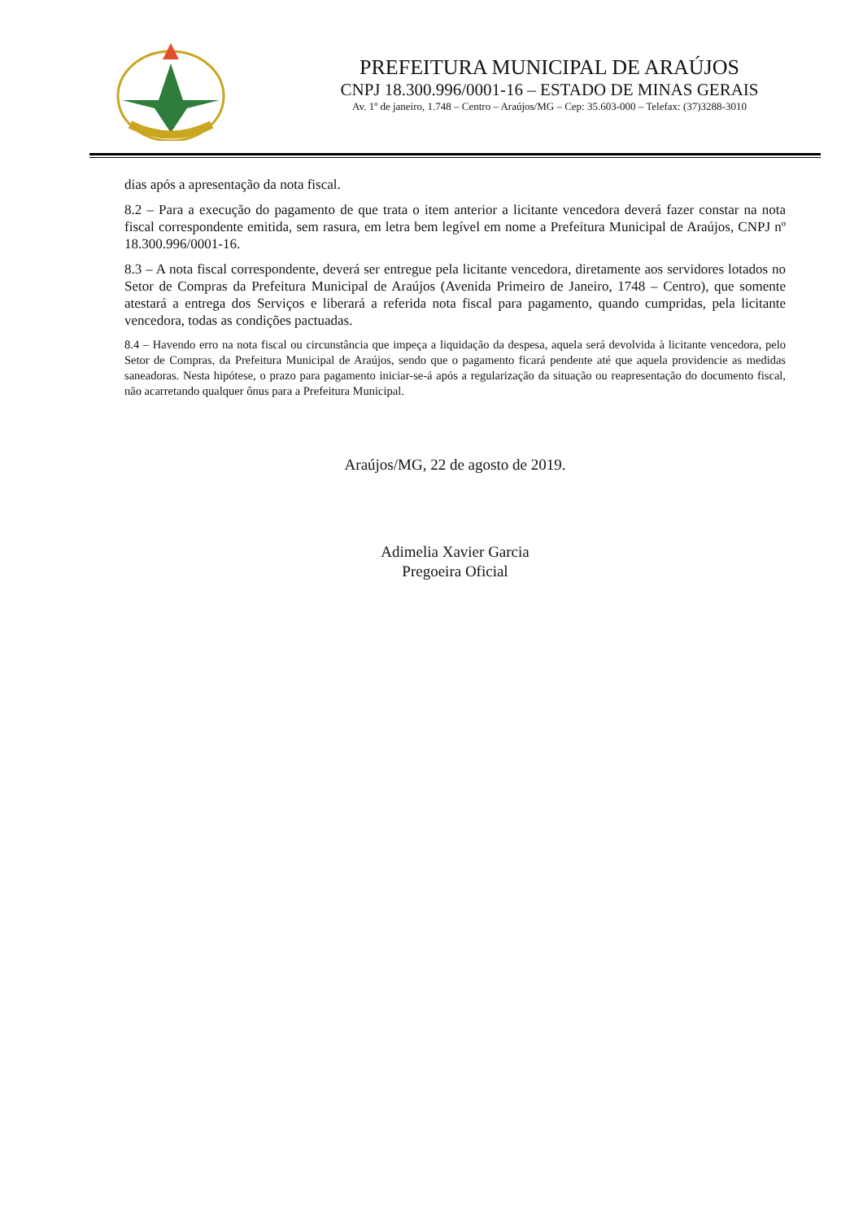PREFEITURA MUNICIPAL DE ARAÚJOS
CNPJ 18.300.996/0001-16 – ESTADO DE MINAS GERAIS
Av. 1º de janeiro, 1.748 – Centro – Araújos/MG – Cep: 35.603-000 – Telefax: (37)3288-3010
dias após a apresentação da nota fiscal.
8.2 – Para a execução do pagamento de que trata o item anterior a licitante vencedora deverá fazer constar na nota fiscal correspondente emitida, sem rasura, em letra bem legível em nome a Prefeitura Municipal de Araújos, CNPJ nº 18.300.996/0001-16.
8.3 – A nota fiscal correspondente, deverá ser entregue pela licitante vencedora, diretamente aos servidores lotados no Setor de Compras da Prefeitura Municipal de Araújos (Avenida Primeiro de Janeiro, 1748 – Centro), que somente atestará a entrega dos Serviços e liberará a referida nota fiscal para pagamento, quando cumpridas, pela licitante vencedora, todas as condições pactuadas.
8.4 – Havendo erro na nota fiscal ou circunstância que impeça a liquidação da despesa, aquela será devolvida à licitante vencedora, pelo Setor de Compras, da Prefeitura Municipal de Araújos, sendo que o pagamento ficará pendente até que aquela providencie as medidas saneadoras. Nesta hipótese, o prazo para pagamento iniciar-se-á após a regularização da situação ou reapresentação do documento fiscal, não acarretando qualquer ônus para a Prefeitura Municipal.
Araújos/MG, 22 de agosto de 2019.
Adimelia Xavier Garcia
Pregoeira Oficial